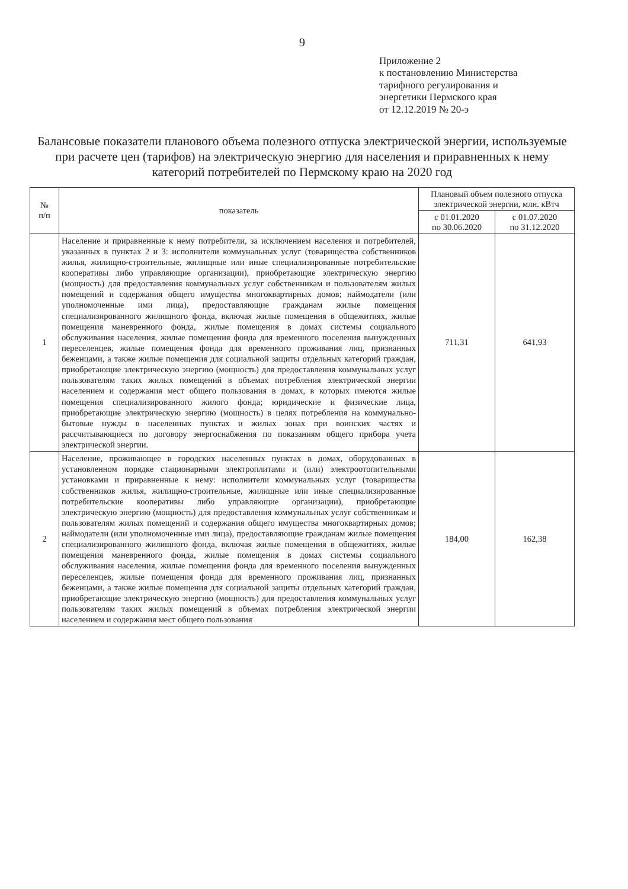9
Приложение 2
к постановлению Министерства
тарифного регулирования и
энергетики Пермского края
от 12.12.2019 № 20-э
Балансовые показатели планового объема полезного отпуска электрической энергии, используемые при расчете цен (тарифов) на электрическую энергию для населения и приравненных к нему категорий потребителей по Пермскому краю на 2020 год
| № п/п | показатель | Плановый объем полезного отпуска электрической энергии, млн. кВтч | |
| --- | --- | --- | --- |
| | | с 01.01.2020 по 30.06.2020 | с 01.07.2020 по 31.12.2020 |
| 1 | Население и приравненные к нему потребители, за исключением населения и потребителей, указанных в пунктах 2 и 3: исполнители коммунальных услуг (товарищества собственников жилья, жилищно-строительные, жилищные или иные специализированные потребительские кооперативы либо управляющие организации), приобретающие электрическую энергию (мощность) для предоставления коммунальных услуг собственникам и пользователям жилых помещений и содержания общего имущества многоквартирных домов; наймодатели (или уполномоченные ими лица), предоставляющие гражданам жилые помещения специализированного жилищного фонда, включая жилые помещения в общежитиях, жилые помещения маневренного фонда, жилые помещения в домах системы социального обслуживания населения, жилые помещения фонда для временного поселения вынужденных переселенцев, жилые помещения фонда для временного проживания лиц, признанных беженцами, а также жилые помещения для социальной защиты отдельных категорий граждан, приобретающие электрическую энергию (мощность) для предоставления коммунальных услуг пользователям таких жилых помещений в объемах потребления электрической энергии населением и содержания мест общего пользования в домах, в которых имеются жилые помещения специализированного жилого фонда; юридические и физические лица, приобретающие электрическую энергию (мощность) в целях потребления на коммунально-бытовые нужды в населенных пунктах и жилых зонах при воинских частях и рассчитывающиеся по договору энергоснабжения по показаниям общего прибора учета электрической энергии. | 711,31 | 641,93 |
| 2 | Население, проживающее в городских населенных пунктах в домах, оборудованных в установленном порядке стационарными электроплитами и (или) электроотопительными установками и приравненные к нему: исполнители коммунальных услуг (товарищества собственников жилья, жилищно-строительные, жилищные или иные специализированные потребительские кооперативы либо управляющие организации), приобретающие электрическую энергию (мощность) для предоставления коммунальных услуг собственникам и пользователям жилых помещений и содержания общего имущества многоквартирных домов; наймодатели (или уполномоченные ими лица), предоставляющие гражданам жилые помещения специализированного жилищного фонда, включая жилые помещения в общежитиях, жилые помещения маневренного фонда, жилые помещения в домах системы социального обслуживания населения, жилые помещения фонда для временного поселения вынужденных переселенцев, жилые помещения фонда для временного проживания лиц, признанных беженцами, а также жилые помещения для социальной защиты отдельных категорий граждан, приобретающие электрическую энергию (мощность) для предоставления коммунальных услуг пользователям таких жилых помещений в объемах потребления электрической энергии населением и содержания мест общего пользования | 184,00 | 162,38 |